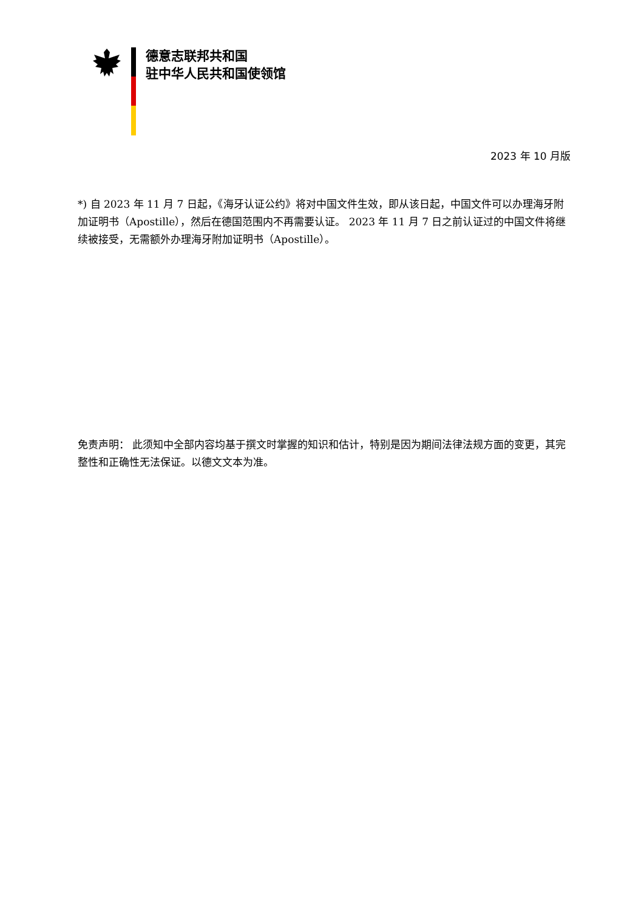德意志联邦共和国
驻中华人民共和国使领馆
2023 年 10 月版
*) 自 2023 年 11 月 7 日起，《海牙认证公约》将对中国文件生效，即从该日起，中国文件可以办理海牙附加证明书（Apostille），然后在德国范围内不再需要认证。 2023 年 11 月 7 日之前认证过的中国文件将继续被接受，无需额外办理海牙附加证明书（Apostille）。
免责声明： 此须知中全部内容均基于撰文时掌握的知识和估计，特别是因为期间法律法规方面的变更，其完整性和正确性无法保证。以德文文本为准。